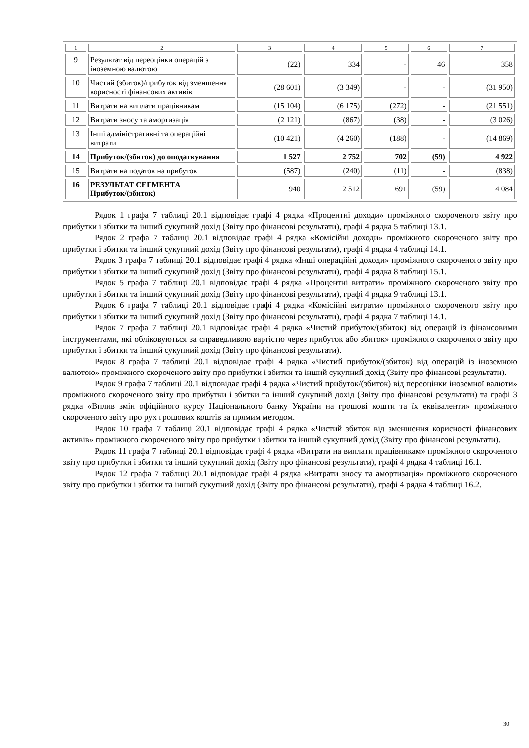| 1 | 2 | 3 | 4 | 5 | 6 | 7 |
| 9 | Результат від переоцінки операцій з іноземною валютою | (22) | 334 | - | 46 | 358 |
| 10 | Чистий (збиток)/прибуток від зменшення корисності фінансових активів | (28 601) | (3 349) | - | - | (31 950) |
| 11 | Витрати на виплати працівникам | (15 104) | (6 175) | (272) | - | (21 551) |
| 12 | Витрати зносу та амортизація | (2 121) | (867) | (38) | - | (3 026) |
| 13 | Інші адміністративні та операційні витрати | (10 421) | (4 260) | (188) | - | (14 869) |
| 14 | Прибуток/(збиток) до оподаткування | 1 527 | 2 752 | 702 | (59) | 4 922 |
| 15 | Витрати на податок на прибуток | (587) | (240) | (11) | - | (838) |
| 16 | РЕЗУЛЬТАТ СЕГМЕНТА Прибуток/(збиток) | 940 | 2 512 | 691 | (59) | 4 084 |
Рядок 1 графа 7 таблиці 20.1 відповідає графі 4 рядка «Процентні доходи» проміжного скороченого звіту про прибутки і збитки та інший сукупний дохід (Звіту про фінансові результати), графі 4 рядка 5 таблиці 13.1.
Рядок 2 графа 7 таблиці 20.1 відповідає графі 4 рядка «Комісійні доходи» проміжного скороченого звіту про прибутки і збитки та інший сукупний дохід (Звіту про фінансові результати), графі 4 рядка 4 таблиці 14.1.
Рядок 3 графа 7 таблиці 20.1 відповідає графі 4 рядка «Інші операційні доходи» проміжного скороченого звіту про прибутки і збитки та інший сукупний дохід (Звіту про фінансові результати), графі 4 рядка 8 таблиці 15.1.
Рядок 5 графа 7 таблиці 20.1 відповідає графі 4 рядка «Процентні витрати» проміжного скороченого звіту про прибутки і збитки та інший сукупний дохід (Звіту про фінансові результати), графі 4 рядка 9 таблиці 13.1.
Рядок 6 графа 7 таблиці 20.1 відповідає графі 4 рядка «Комісійні витрати» проміжного скороченого звіту про прибутки і збитки та інший сукупний дохід (Звіту про фінансові результати), графі 4 рядка 7 таблиці 14.1.
Рядок 7 графа 7 таблиці 20.1 відповідає графі 4 рядка «Чистий прибуток/(збиток) від операцій із фінансовими інструментами, які обліковуються за справедливою вартістю через прибуток або збиток» проміжного скороченого звіту про прибутки і збитки та інший сукупний дохід (Звіту про фінансові результати).
Рядок 8 графа 7 таблиці 20.1 відповідає графі 4 рядка «Чистий прибуток/(збиток) від операцій із іноземною валютою» проміжного скороченого звіту про прибутки і збитки та інший сукупний дохід (Звіту про фінансові результати).
Рядок 9 графа 7 таблиці 20.1 відповідає графі 4 рядка «Чистий прибуток/(збиток) від переоцінки іноземної валюти» проміжного скороченого звіту про прибутки і збитки та інший сукупний дохід (Звіту про фінансові результати) та графі 3 рядка «Вплив змін офіційного курсу Національного банку України на грошові кошти та їх еквіваленти» проміжного скороченого звіту про рух грошових коштів за прямим методом.
Рядок 10 графа 7 таблиці 20.1 відповідає графі 4 рядка «Чистий збиток від зменшення корисності фінансових активів» проміжного скороченого звіту про прибутки і збитки та інший сукупний дохід (Звіту про фінансові результати).
Рядок 11 графа 7 таблиці 20.1 відповідає графі 4 рядка «Витрати на виплати працівникам» проміжного скороченого звіту про прибутки і збитки та інший сукупний дохід (Звіту про фінансові результати), графі 4 рядка 4 таблиці 16.1.
Рядок 12 графа 7 таблиці 20.1 відповідає графі 4 рядка «Витрати зносу та амортизація» проміжного скороченого звіту про прибутки і збитки та інший сукупний дохід (Звіту про фінансові результати), графі 4 рядка 4 таблиці 16.2.
30